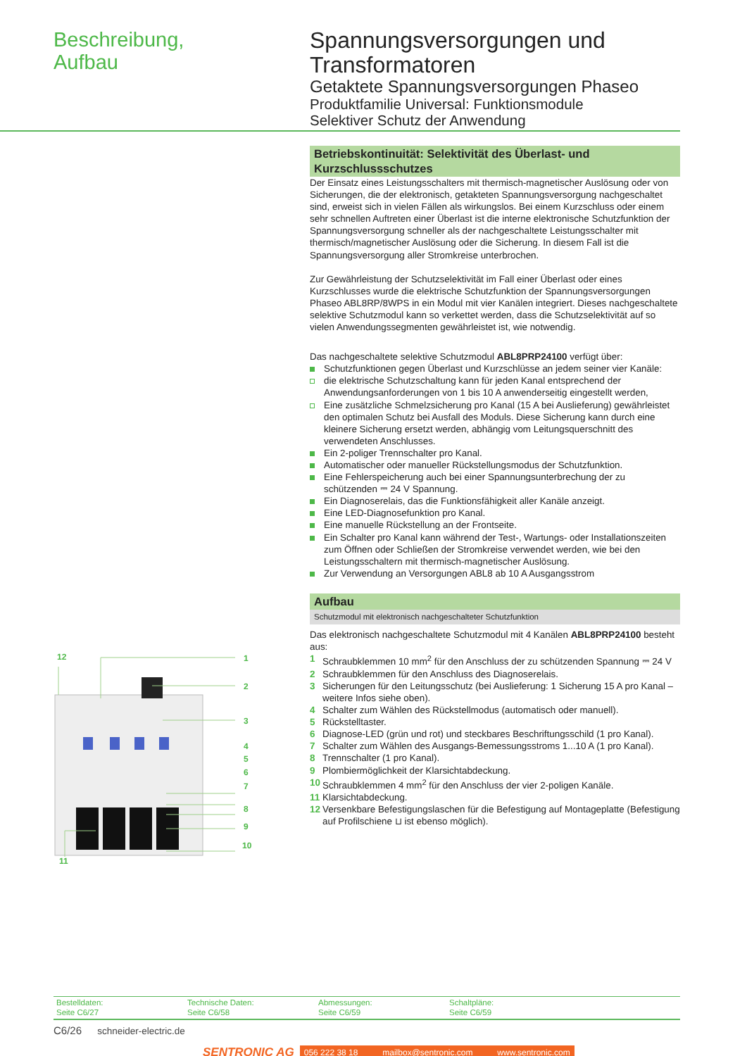Beschreibung,
Aufbau
Spannungsversorgungen und Transformatoren
Getaktete Spannungsversorgungen Phaseo
Produktfamilie Universal: Funktionsmodule
Selektiver Schutz der Anwendung
12
1
2
3
4
5
6
7
8
9
10
11
Betriebskontinuität: Selektivität des Überlast- und Kurzschlussschutzes
Der Einsatz eines Leistungsschalters mit thermisch-magnetischer Auslösung oder von Sicherungen, die der elektronisch, getakteten Spannungsversorgung nachgeschaltet sind, erweist sich in vielen Fällen als wirkungslos. Bei einem Kurzschluss oder einem sehr schnellen Auftreten einer Überlast ist die interne elektronische Schutzfunktion der Spannungsversorgung schneller als der nachgeschaltete Leistungsschalter mit thermisch/magnetischer Auslösung oder die Sicherung. In diesem Fall ist die Spannungsversorgung aller Stromkreise unterbrochen.
Zur Gewährleistung der Schutzselektivität im Fall einer Überlast oder eines Kurzschlusses wurde die elektrische Schutzfunktion der Spannungsversorgungen Phaseo ABL8RP/8WPS in ein Modul mit vier Kanälen integriert. Dieses nachgeschaltete selektive Schutzmodul kann so verkettet werden, dass die Schutzselektivität auf so vielen Anwendungssegmenten gewährleistet ist, wie notwendig.
Das nachgeschaltete selektive Schutzmodul ABL8PRP24100 verfügt über:
Schutzfunktionen gegen Überlast und Kurzschlüsse an jedem seiner vier Kanäle:
die elektrische Schutzschaltung kann für jeden Kanal entsprechend der Anwendungsanforderungen von 1 bis 10 A anwenderseitig eingestellt werden,
Eine zusätzliche Schmelzsicherung pro Kanal (15 A bei Auslieferung) gewährleistet den optimalen Schutz bei Ausfall des Moduls. Diese Sicherung kann durch eine kleinere Sicherung ersetzt werden, abhängig vom Leitungsquerschnitt des verwendeten Anschlusses.
Ein 2-poliger Trennschalter pro Kanal.
Automatischer oder manueller Rückstellungsmodus der Schutzfunktion.
Eine Fehlerspeicherung auch bei einer Spannungsunterbrechung der zu schützenden ⎓ 24 V Spannung.
Ein Diagnoserelais, das die Funktionsfähigkeit aller Kanäle anzeigt.
Eine LED-Diagnosefunktion pro Kanal.
Eine manuelle Rückstellung an der Frontseite.
Ein Schalter pro Kanal kann während der Test-, Wartungs- oder Installationszeiten zum Öffnen oder Schließen der Stromkreise verwendet werden, wie bei den Leistungsschaltern mit thermisch-magnetischer Auslösung.
Zur Verwendung an Versorgungen ABL8 ab 10 A Ausgangsstrom
Aufbau
Schutzmodul mit elektronisch nachgeschalteter Schutzfunktion
Das elektronisch nachgeschaltete Schutzmodul mit 4 Kanälen ABL8PRP24100 besteht aus:
1 Schraubklemmen 10 mm<sup>2</sup> für den Anschluss der zu schützenden Spannung ⎓ 24 V
2 Schraubklemmen für den Anschluss des Diagnoserelais.
3 Sicherungen für den Leitungsschutz (bei Auslieferung: 1 Sicherung 15 A pro Kanal – weitere Infos siehe oben).
4 Schalter zum Wählen des Rückstellmodus (automatisch oder manuell).
5 Rückstelltaster.
6 Diagnose-LED (grün und rot) und steckbares Beschriftungsschild (1 pro Kanal).
7 Schalter zum Wählen des Ausgangs-Bemessungsstroms 1...10 A (1 pro Kanal).
8 Trennschalter (1 pro Kanal).
9 Plombiermöglichkeit der Klarsichtabdeckung.
10 Schraubklemmen 4 mm<sup>2</sup> für den Anschluss der vier 2-poligen Kanäle.
11 Klarsichtabdeckung.
12 Versenkbare Befestigungslaschen für die Befestigung auf Montageplatte (Befestigung auf Profilschiene ⊔ ist ebenso möglich).
Bestelldaten:
Seite C6/27
Technische Daten:
Seite C6/58
Abmessungen:
Seite C6/59
Schaltpläne:
Seite C6/59
C6/26 schneider-electric.de
SENTRONIC AG
056 222 38 18 mailbox@sentronic.com www.sentronic.com